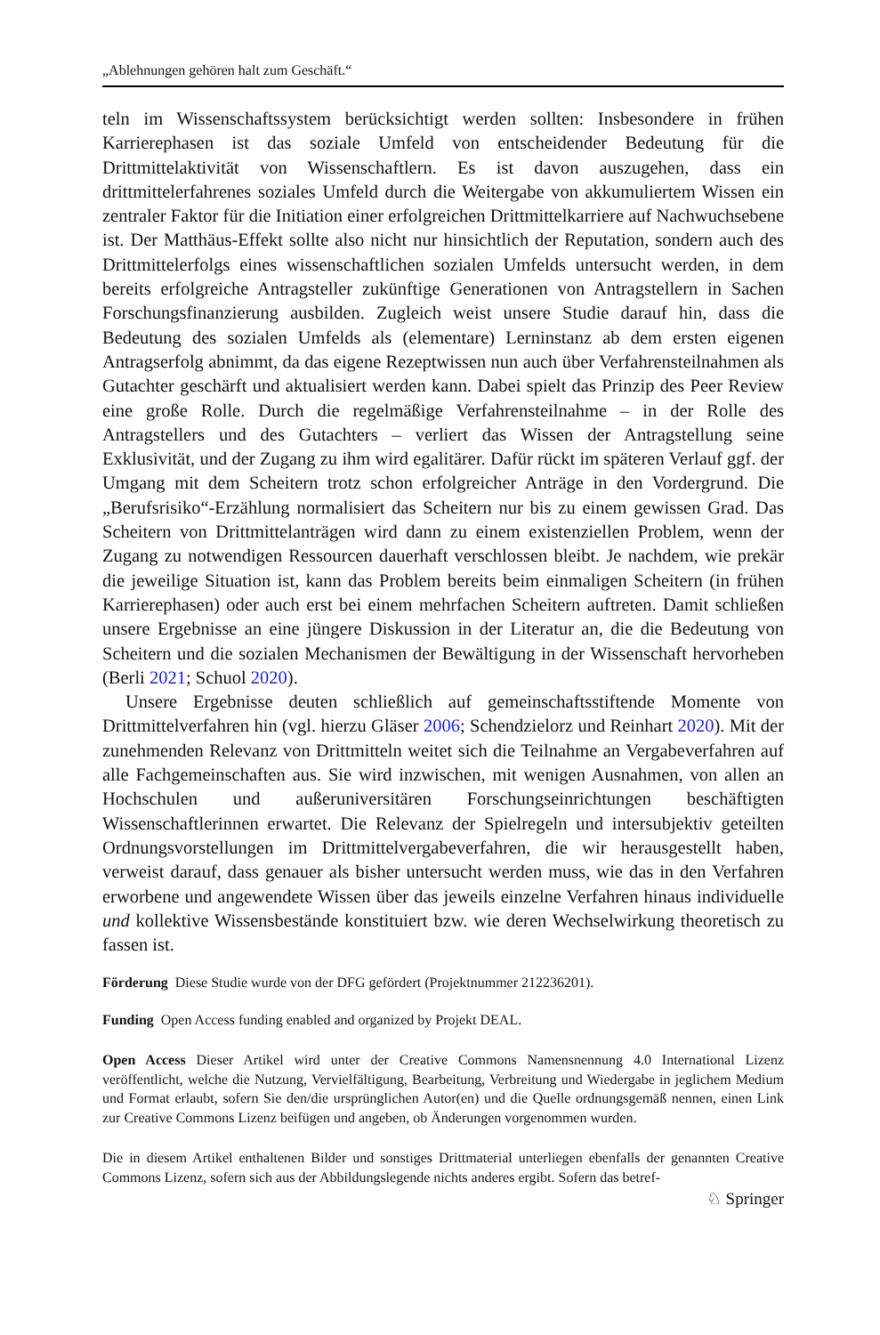„Ablehnungen gehören halt zum Geschäft.“
teln im Wissenschaftssystem berücksichtigt werden sollten: Insbesondere in frühen Karrierephasen ist das soziale Umfeld von entscheidender Bedeutung für die Drittmittelaktivität von Wissenschaftlern. Es ist davon auszugehen, dass ein drittmittelerfahrenes soziales Umfeld durch die Weitergabe von akkumuliertem Wissen ein zentraler Faktor für die Initiation einer erfolgreichen Drittmittelkarriere auf Nachwuchsebene ist. Der Matthäus-Effekt sollte also nicht nur hinsichtlich der Reputation, sondern auch des Drittmittelerfolgs eines wissenschaftlichen sozialen Umfelds untersucht werden, in dem bereits erfolgreiche Antragsteller zukünftige Generationen von Antragstellern in Sachen Forschungsfinanzierung ausbilden. Zugleich weist unsere Studie darauf hin, dass die Bedeutung des sozialen Umfelds als (elementare) Lerninstanz ab dem ersten eigenen Antragserfolg abnimmt, da das eigene Rezeptwissen nun auch über Verfahrensteilnahmen als Gutachter geschärft und aktualisiert werden kann. Dabei spielt das Prinzip des Peer Review eine große Rolle. Durch die regelmäßige Verfahrensteilnahme – in der Rolle des Antragstellers und des Gutachters – verliert das Wissen der Antragstellung seine Exklusivität, und der Zugang zu ihm wird egalitärer. Dafür rückt im späteren Verlauf ggf. der Umgang mit dem Scheitern trotz schon erfolgreicher Anträge in den Vordergrund. Die „Berufsrisiko“-Erzählung normalisiert das Scheitern nur bis zu einem gewissen Grad. Das Scheitern von Drittmittelanträgen wird dann zu einem existenziellen Problem, wenn der Zugang zu notwendigen Ressourcen dauerhaft verschlossen bleibt. Je nachdem, wie prekär die jeweilige Situation ist, kann das Problem bereits beim einmaligen Scheitern (in frühen Karrierephasen) oder auch erst bei einem mehrfachen Scheitern auftreten. Damit schließen unsere Ergebnisse an eine jüngere Diskussion in der Literatur an, die die Bedeutung von Scheitern und die sozialen Mechanismen der Bewältigung in der Wissenschaft hervorheben (Berli 2021; Schuol 2020).
Unsere Ergebnisse deuten schließlich auf gemeinschaftsstiftende Momente von Drittmittelverfahren hin (vgl. hierzu Gläser 2006; Schendzielorz und Reinhart 2020). Mit der zunehmenden Relevanz von Drittmitteln weitet sich die Teilnahme an Vergabeverfahren auf alle Fachgemeinschaften aus. Sie wird inzwischen, mit wenigen Ausnahmen, von allen an Hochschulen und außeruniversitären Forschungseinrichtungen beschäftigten Wissenschaftlerinnen erwartet. Die Relevanz der Spielregeln und intersubjektiv geteilten Ordnungsvorstellungen im Drittmittelvergabeverfahren, die wir herausgestellt haben, verweist darauf, dass genauer als bisher untersucht werden muss, wie das in den Verfahren erworbene und angewendete Wissen über das jeweils einzelne Verfahren hinaus individuelle und kollektive Wissensbestände konstituiert bzw. wie deren Wechselwirkung theoretisch zu fassen ist.
Förderung Diese Studie wurde von der DFG gefördert (Projektnummer 212236201).
Funding Open Access funding enabled and organized by Projekt DEAL.
Open Access Dieser Artikel wird unter der Creative Commons Namensnennung 4.0 International Lizenz veröffentlicht, welche die Nutzung, Vervielfältigung, Bearbeitung, Verbreitung und Wiedergabe in jeglichem Medium und Format erlaubt, sofern Sie den/die ursprünglichen Autor(en) und die Quelle ordnungsgemäß nennen, einen Link zur Creative Commons Lizenz beifügen und angeben, ob Änderungen vorgenommen wurden.
Die in diesem Artikel enthaltenen Bilder und sonstiges Drittmaterial unterliegen ebenfalls der genannten Creative Commons Lizenz, sofern sich aus der Abbildungslegende nichts anderes ergibt. Sofern das betref-
♘ Springer